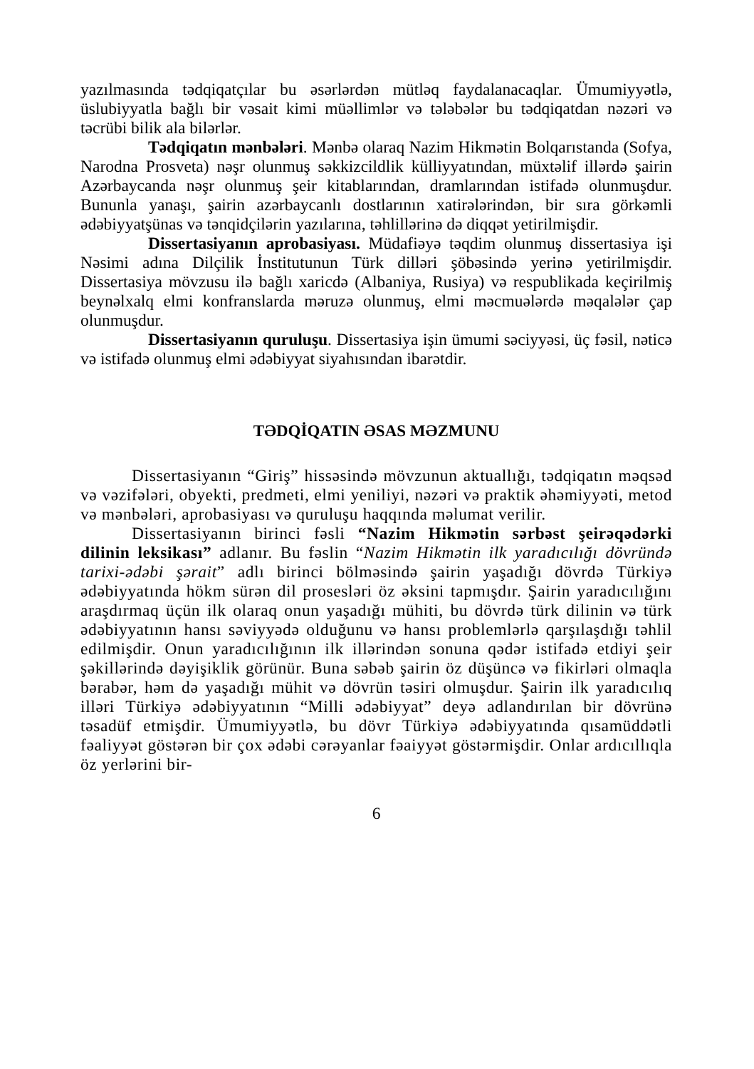yazılmasında tədqiqatçılar bu əsərlərdən mütləq faydalanacaqlar. Ümumiyyətlə, üslubiyyatla bağlı bir vəsait kimi müəllimlər və tələbələr bu tədqiqatdan nəzəri və təcrübi bilik ala bilərlər.
Tədqiqatın mənbələri. Mənbə olaraq Nazim Hikmətin Bolqarıstanda (Sofya, Narodna Prosveta) nəşr olunmuş səkkizcildlik külliyyatından, müxtəlif illərdə şairin Azərbaycanda nəşr olunmuş şeir kitablarından, dramlarından istifadə olunmuşdur. Bununla yanaşı, şairin azərbaycanlı dostlarının xatirələrindən, bir sıra görkəmli ədəbiyyatşünas və tənqidçilərin yazılarına, təhlillərinə də diqqət yetirilmişdir.
Dissertasiyanın aprobasiyası. Müdafiəyə təqdim olunmuş dissertasiya işi Nəsimi adına Dilçilik İnstitutunun Türk dilləri şöbəsində yerinə yetirilmişdir. Dissertasiya mövzusu ilə bağlı xaricdə (Albaniya, Rusiya) və respublikada keçirilmiş beynəlxalq elmi konfranslarda məruzə olunmuş, elmi məcmuələrdə məqalələr çap olunmuşdur.
Dissertasiyanın quruluşu. Dissertasiya işin ümumi səciyyəsi, üç fəsil, nəticə və istifadə olunmuş elmi ədəbiyyat siyahısından ibarətdir.
TƏDQİQATIN ƏSAS MƏZMUNU
Dissertasiyanın “Giriş” hissəsində mövzunun aktuallığı, tədqiqatın məqsəd və vəzifələri, obyekti, predmeti, elmi yeniliyi, nəzəri və praktik əhəmiyyəti, metod və mənbələri, aprobasiyası və quruluşu haqqında məlumat verilir.
Dissertasiyanın birinci fəsli “Nazim Hikmətin sərbəst şeirəqədərki dilinin leksikası” adlanır. Bu fəslin “Nazim Hikmətin ilk yaradıcılığı dövründə tarixi-ədəbi şərait” adlı birinci bölməsində şairin yaşadığı dövrdə Türkiyə ədəbiyyatında hökm sürən dil prosesləri öz əksini tapmışdır. Şairin yaradıcılığını araşdırmaq üçün ilk olaraq onun yaşadığı mühiti, bu dövrdə türk dilinin və türk ədəbiyyatının hansı səviyyədə olduğunu və hansı problemlərlə qarşılaşdığı təhlil edilmişdir. Onun yaradıcılığının ilk illərindən sonuna qədər istifadə etdiyi şeir şəkillərində dəyişiklik görünür. Buna səbəb şairin öz düşüncə və fikirləri olmaqla bərabər, həm də yaşadığı mühit və dövrün təsiri olmuşdur. Şairin ilk yaradıcılıq illəri Türkiyə ədəbiyyatının “Milli ədəbiyyat” deyə adlandırılan bir dövrünə təsadüf etmişdir. Ümumiyyətlə, bu dövr Türkiyə ədəbiyyatında qısamüddətli fəaliyyət göstərən bir çox ədəbi cərəyanlar fəaiyyət göstərmişdir. Onlar ardıcıllıqla öz yerlərini bir-
6